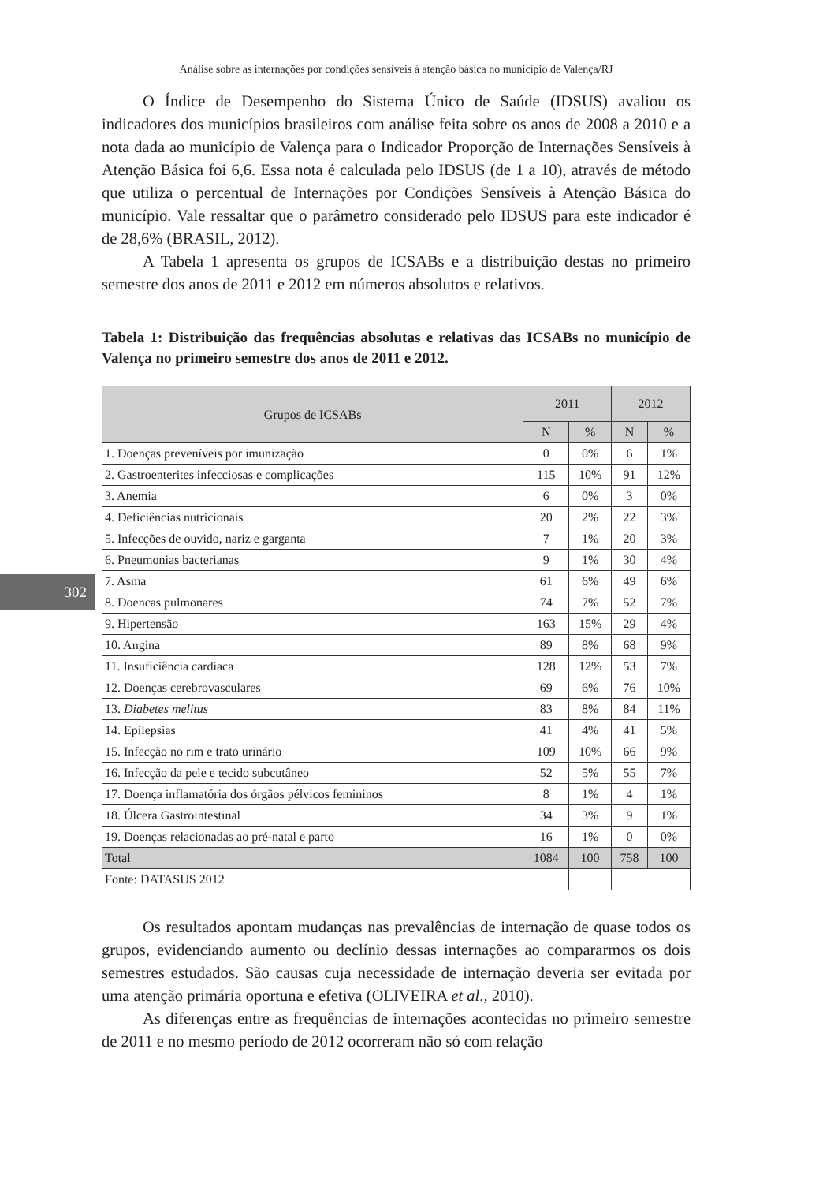302
Análise sobre as internações por condições sensíveis à atenção básica no município de Valença/RJ
O Índice de Desempenho do Sistema Único de Saúde (IDSUS) avaliou os indicadores dos municípios brasileiros com análise feita sobre os anos de 2008 a 2010 e a nota dada ao município de Valença para o Indicador Proporção de Internações Sensíveis à Atenção Básica foi 6,6. Essa nota é calculada pelo IDSUS (de 1 a 10), através de método que utiliza o percentual de Internações por Condições Sensíveis à Atenção Básica do município. Vale ressaltar que o parâmetro considerado pelo IDSUS para este indicador é de 28,6% (BRASIL, 2012).
A Tabela 1 apresenta os grupos de ICSABs e a distribuição destas no primeiro semestre dos anos de 2011 e 2012 em números absolutos e relativos.
Tabela 1: Distribuição das frequências absolutas e relativas das ICSABs no município de Valença no primeiro semestre dos anos de 2011 e 2012.
| Grupos de ICSABs | 2011 | | 2012 | |
| --- | --- | --- | --- | --- |
| | N | % | N | % |
| 1. Doenças preveníveis por imunização | 0 | 0% | 6 | 1% |
| 2. Gastroenterites infecciosas e complicações | 115 | 10% | 91 | 12% |
| 3. Anemia | 6 | 0% | 3 | 0% |
| 4. Deficiências nutricionais | 20 | 2% | 22 | 3% |
| 5. Infecções de ouvido, nariz e garganta | 7 | 1% | 20 | 3% |
| 6. Pneumonias bacterianas | 9 | 1% | 30 | 4% |
| 7. Asma | 61 | 6% | 49 | 6% |
| 8. Doencas pulmonares | 74 | 7% | 52 | 7% |
| 9. Hipertensão | 163 | 15% | 29 | 4% |
| 10. Angina | 89 | 8% | 68 | 9% |
| 11. Insuficiência cardíaca | 128 | 12% | 53 | 7% |
| 12. Doenças cerebrovasculares | 69 | 6% | 76 | 10% |
| 13. Diabetes melitus | 83 | 8% | 84 | 11% |
| 14. Epilepsias | 41 | 4% | 41 | 5% |
| 15. Infecção no rim e trato urinário | 109 | 10% | 66 | 9% |
| 16. Infecção da pele e tecido subcutâneo | 52 | 5% | 55 | 7% |
| 17. Doença inflamatória dos órgãos pélvicos femininos | 8 | 1% | 4 | 1% |
| 18. Úlcera Gastrointestinal | 34 | 3% | 9 | 1% |
| 19. Doenças relacionadas ao pré-natal e parto | 16 | 1% | 0 | 0% |
| Total | 1084 | 100 | 758 | 100 |
| Fonte: DATASUS 2012 | | | | |
Os resultados apontam mudanças nas prevalências de internação de quase todos os grupos, evidenciando aumento ou declínio dessas internações ao compararmos os dois semestres estudados. São causas cuja necessidade de internação deveria ser evitada por uma atenção primária oportuna e efetiva (OLIVEIRA et al., 2010).
As diferenças entre as frequências de internações acontecidas no primeiro semestre de 2011 e no mesmo período de 2012 ocorreram não só com relação